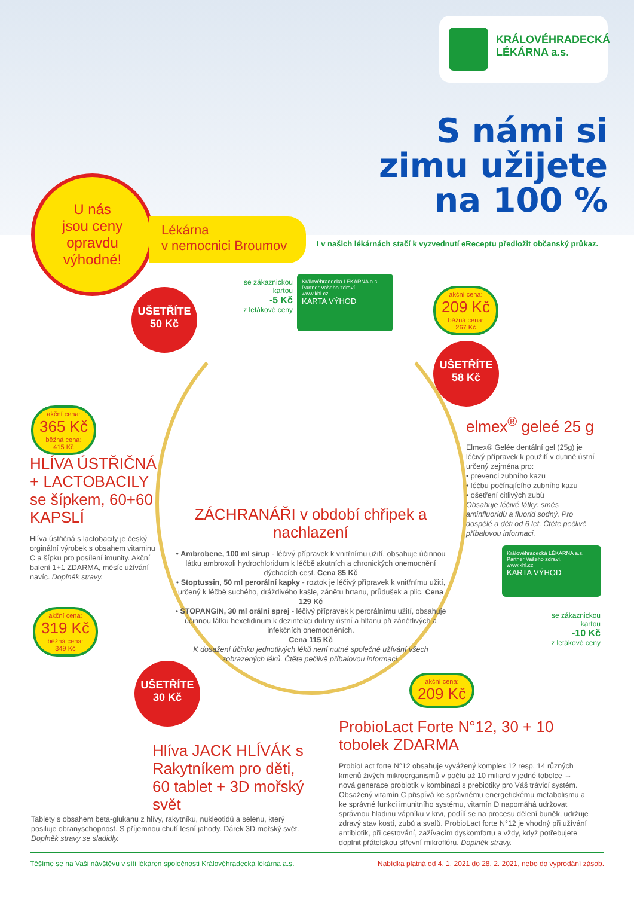KRÁLOVÉHRADECKÁ
LÉKÁRNA a.s.
S námi si
zimu užijete
na 100 %
U nás
jsou ceny
opravdu
výhodné!
Lékárna
v nemocnici Broumov
I v našich lékárnách stačí k vyzvednutí eReceptu předložit občanský průkaz.
UŠETŘÍTE
50 Kč
akční cena:
365 Kč
běžná cena:
415 Kč
HLÍVA ÚSTŘIČNÁ + LACTOBACILY se šípkem, 60+60 KAPSLÍ
Hlíva ústřičná s lactobacily je český orginální výrobek s obsahem vitaminu C a šípku pro posílení imunity. Akční balení 1+1 ZDARMA, měsíc užívání navíc. Doplněk stravy.
se zákaznickou kartou
-5 Kč
z letákové ceny
Královéhradecká LÉKÁRNA a.s.
Partner Vašeho zdraví.
www.khl.cz
KARTA VÝHOD
ZÁCHRANÁŘI v období chřipek a nachlazení
• Ambrobene, 100 ml sirup - léčivý přípravek k vnitřnímu užití, obsahuje účinnou látku ambroxoli hydrochloridum k léčbě akutních a chronických onemocnění dýchacích cest. Cena 85 Kč
• Stoptussin, 50 ml perorální kapky - roztok je léčivý přípravek k vnitřnímu užití, určený k léčbě suchého, dráždivého kašle, zánětu hrtanu, průdušek a plic. Cena 129 Kč
• STOPANGIN, 30 ml orální sprej - léčivý přípravek k perorálnímu užití, obsahuje účinnou látku hexetidinum k dezinfekci dutiny ústní a hltanu při zánětlivých a infekčních onemocněních.
Cena 115 Kč
K dosažení účinku jednotlivých léků není nutné společné užívání všech zobrazených léků. Čtěte pečlivě příbalovou informaci.
akční cena:
209 Kč
běžná cena:
267 Kč
UŠETŘÍTE
58 Kč
elmex<sup>®</sup> geleé 25 g
Elmex® Gelée dentální gel (25g) je léčivý přípravek k použití v dutině ústní určený zejména pro:
• prevenci zubního kazu
• léčbu počínajícího zubního kazu
• ošetření citlivých zubů
Obsahuje léčivé látky: směs aminfluoridů a fluorid sodný. Pro dospělé a děti od 6 let. Čtěte pečlivě příbalovou informaci.
Královéhradecká LÉKÁRNA a.s.
Partner Vašeho zdraví.
www.khl.cz
KARTA VÝHOD
se zákaznickou kartou
-10 Kč
z letákové ceny
akční cena:
319 Kč
běžná cena:
349 Kč
UŠETŘÍTE
30 Kč
Hlíva JACK HLÍVÁK s Rakytníkem pro děti, 60 tablet + 3D mořský svět
Tablety s obsahem beta-glukanu z hlívy, rakytníku, nukleotidů a selenu, který posiluje obranyschopnost. S příjemnou chutí lesní jahody. Dárek 3D mořský svět. Doplněk stravy se sladidly.
akční cena:
209 Kč
ProbioLact Forte N°12, 30 + 10 tobolek ZDARMA
ProbioLact forte N°12 obsahuje vyvážený komplex 12 resp. 14 různých kmenů živých mikroorganismů v počtu až 10 miliard v jedné tobolce → nová generace probiotik v kombinaci s prebiotiky pro Váš trávicí systém. Obsažený vitamín C přispívá ke správnému energetickému metabolismu a ke správné funkci imunitního systému, vitamín D napomáhá udržovat správnou hladinu vápníku v krvi, podílí se na procesu dělení buněk, udržuje zdravý stav kostí, zubů a svalů. ProbioLact forte N°12 je vhodný při užívání antibiotik, při cestování, zažívacím dyskomfortu a vždy, když potřebujete doplnit přátelskou střevní mikroflóru. Doplněk stravy.
Těšíme se na Vaši návštěvu v síti lékáren společnosti Královéhradecká lékárna a.s. Nabídka platná od 4. 1. 2021 do 28. 2. 2021, nebo do vyprodání zásob.